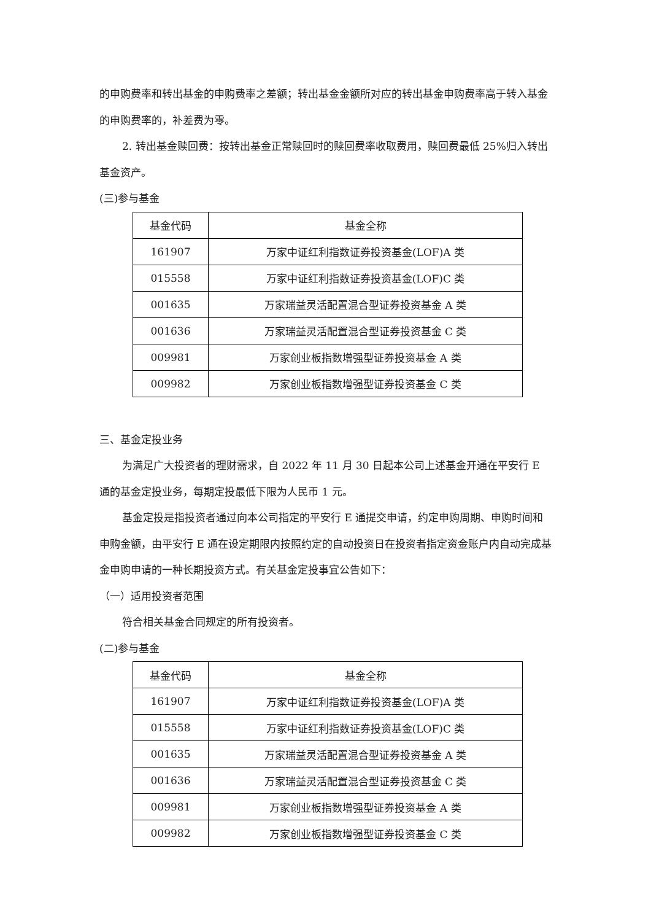的申购费率和转出基金的申购费率之差额；转出基金金额所对应的转出基金申购费率高于转入基金的申购费率的，补差费为零。
2. 转出基金赎回费：按转出基金正常赎回时的赎回费率收取费用，赎回费最低 25%归入转出基金资产。
(三)参与基金
| 基金代码 | 基金全称 |
| --- | --- |
| 161907 | 万家中证红利指数证券投资基金(LOF)A 类 |
| 015558 | 万家中证红利指数证券投资基金(LOF)C 类 |
| 001635 | 万家瑞益灵活配置混合型证券投资基金 A 类 |
| 001636 | 万家瑞益灵活配置混合型证券投资基金 C 类 |
| 009981 | 万家创业板指数增强型证券投资基金 A 类 |
| 009982 | 万家创业板指数增强型证券投资基金 C 类 |
三、基金定投业务
为满足广大投资者的理财需求，自 2022 年 11 月 30 日起本公司上述基金开通在平安行 E 通的基金定投业务，每期定投最低下限为人民币 1 元。
基金定投是指投资者通过向本公司指定的平安行 E 通提交申请，约定申购周期、申购时间和申购金额，由平安行 E 通在设定期限内按照约定的自动投资日在投资者指定资金账户内自动完成基金申购申请的一种长期投资方式。有关基金定投事宜公告如下：
（一）适用投资者范围
符合相关基金合同规定的所有投资者。
(二)参与基金
| 基金代码 | 基金全称 |
| --- | --- |
| 161907 | 万家中证红利指数证券投资基金(LOF)A 类 |
| 015558 | 万家中证红利指数证券投资基金(LOF)C 类 |
| 001635 | 万家瑞益灵活配置混合型证券投资基金 A 类 |
| 001636 | 万家瑞益灵活配置混合型证券投资基金 C 类 |
| 009981 | 万家创业板指数增强型证券投资基金 A 类 |
| 009982 | 万家创业板指数增强型证券投资基金 C 类 |